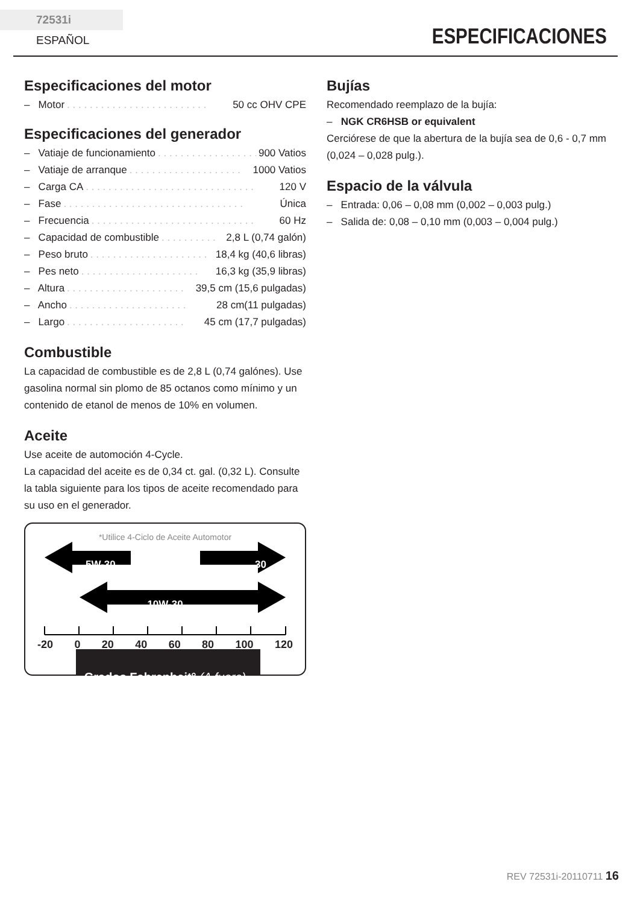72531i ESPAÑOL
ESPECIFICACIONES
Especificaciones del motor
– Motor. . . . . . . . . . . . . . . . . . . . . . . . . 50 cc OHV CPE
Especificaciones del generador
– Vatiaje de funcionamiento. . . . . . . . . . . . . . . . . . . . 900 Vatios
– Vatiaje de arranque. . . . . . . . . . . . . . . . . . . . 1000 Vatios
– Carga CA. . . . . . . . . . . . . . . . . . . . . . . . . . . . . . 120 V
– Fase. . . . . . . . . . . . . . . . . . . . . . . . . . . . . . . . Única
– Frecuencia. . . . . . . . . . . . . . . . . . . . . . . . . . . . . 60 Hz
– Capacidad de combustible. . . . . . . . . . 2,8 L (0,74 galón)
– Peso bruto. . . . . . . . . . . . . . . . . . . . . 18,4 kg (40,6 libras)
– Pes neto. . . . . . . . . . . . . . . . . . . . . 16,3 kg (35,9 libras)
– Altura. . . . . . . . . . . . . . . . . . . . . 39,5 cm (15,6 pulgadas)
– Ancho. . . . . . . . . . . . . . . . . . . . . 28 cm(11 pulgadas)
– Largo. . . . . . . . . . . . . . . . . . . . . 45 cm (17,7 pulgadas)
Combustible
La capacidad de combustible es de 2,8 L (0,74 galónes). Use gasolina normal sin plomo de 85 octanos como mínimo y un contenido de etanol de menos de 10% en volumen.
Aceite
Use aceite de automoción 4-Cycle.
La capacidad del aceite es de 0,34 ct. gal. (0,32 L). Consulte la tabla siguiente para los tipos de aceite recomendado para su uso en el generador.
*Utilice 4-Ciclo de Aceite Automotor
5W-30 30
10W-30
-20 0 20 40 60 80 100 120
Grados Fahrenheit° (A fuera)
Bujías
Recomendado reemplazo de la bujía:
– NGK CR6HSB or equivalent
Cerciórese de que la abertura de la bujía sea de 0,6 - 0,7 mm (0,024 – 0,028 pulg.).
Espacio de la válvula
– Entrada: 0,06 – 0,08 mm (0,002 – 0,003 pulg.)
– Salida de: 0,08 – 0,10 mm (0,003 – 0,004 pulg.)
REV 72531i-20110711 16